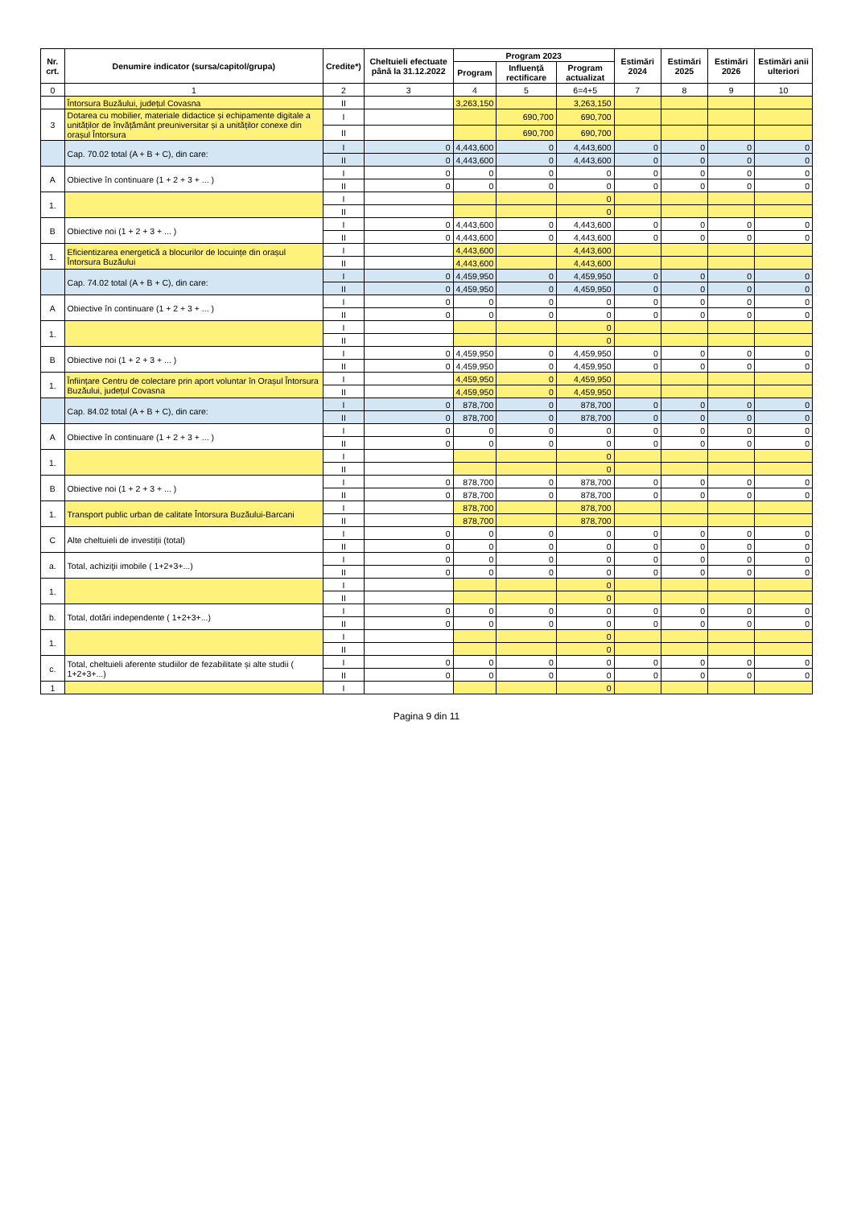| Nr. crt. | Denumire indicator (sursa/capitol/grupa) | Credite*) | Cheltuieli efectuate până la 31.12.2022 | Program 2023 | | | Estimări 2024 | Estimări 2025 | Estimări 2026 | Estimări anii ulteriori |
| --- | --- | --- | --- | --- | --- | --- | --- | --- | --- | --- |
| | | | | Program | Influență rectificare | Program actualizat | | | | |
| 0 | 1 | 2 | 3 | 4 | 5 | 6=4+5 | 7 | 8 | 9 | 10 |
| | Întorsura Buzăului, județul Covasna | II | | 3,263,150 | | 3,263,150 | | | | |
| 3 | Dotarea cu mobilier, materiale didactice și echipamente digitale a unităților de învățământ preuniversitar și a unităților conexe din orașul Întorsura | I | | | 690,700 | 690,700 | | | | |
| | | II | | | 690,700 | 690,700 | | | | |
| | Cap. 70.02 total (A + B + C), din care: | I | 0 | 4,443,600 | 0 | 4,443,600 | 0 | 0 | 0 | 0 |
| | | II | 0 | 4,443,600 | 0 | 4,443,600 | 0 | 0 | 0 | 0 |
| A | Obiective în continuare (1 + 2 + 3 + ... ) | I | 0 | 0 | 0 | 0 | 0 | 0 | 0 | 0 |
| | | II | 0 | 0 | 0 | 0 | 0 | 0 | 0 | 0 |
| 1. | | I | | | | 0 | | | | |
| | | II | | | | 0 | | | | |
| B | Obiective noi (1 + 2 + 3 + ... ) | I | 0 | 4,443,600 | 0 | 4,443,600 | 0 | 0 | 0 | 0 |
| | | II | 0 | 4,443,600 | 0 | 4,443,600 | 0 | 0 | 0 | 0 |
| 1. | Eficientizarea energetică a blocurilor de locuințe din orașul Întorsura Buzăului | I | | 4,443,600 | | 4,443,600 | | | | |
| | | II | | 4,443,600 | | 4,443,600 | | | | |
| | Cap. 74.02 total (A + B + C), din care: | I | 0 | 4,459,950 | 0 | 4,459,950 | 0 | 0 | 0 | 0 |
| | | II | 0 | 4,459,950 | 0 | 4,459,950 | 0 | 0 | 0 | 0 |
| A | Obiective în continuare (1 + 2 + 3 + ... ) | I | 0 | 0 | 0 | 0 | 0 | 0 | 0 | 0 |
| | | II | 0 | 0 | 0 | 0 | 0 | 0 | 0 | 0 |
| 1. | | I | | | | 0 | | | | |
| | | II | | | | 0 | | | | |
| B | Obiective noi (1 + 2 + 3 + ... ) | I | 0 | 4,459,950 | 0 | 4,459,950 | 0 | 0 | 0 | 0 |
| | | II | 0 | 4,459,950 | 0 | 4,459,950 | 0 | 0 | 0 | 0 |
| 1. | Înființare Centru de colectare prin aport voluntar în Orașul Întorsura Buzăului, județul Covasna | I | | 4,459,950 | 0 | 4,459,950 | | | | |
| | | II | | 4,459,950 | 0 | 4,459,950 | | | | |
| | Cap. 84.02 total (A + B + C), din care: | I | 0 | 878,700 | 0 | 878,700 | 0 | 0 | 0 | 0 |
| | | II | 0 | 878,700 | 0 | 878,700 | 0 | 0 | 0 | 0 |
| A | Obiective în continuare (1 + 2 + 3 + ... ) | I | 0 | 0 | 0 | 0 | 0 | 0 | 0 | 0 |
| | | II | 0 | 0 | 0 | 0 | 0 | 0 | 0 | 0 |
| 1. | | I | | | | 0 | | | | |
| | | II | | | | 0 | | | | |
| B | Obiective noi (1 + 2 + 3 + ... ) | I | 0 | 878,700 | 0 | 878,700 | 0 | 0 | 0 | 0 |
| | | II | 0 | 878,700 | 0 | 878,700 | 0 | 0 | 0 | 0 |
| 1. | Transport public urban de calitate Întorsura Buzăului-Barcani | I | | 878,700 | | 878,700 | | | | |
| | | II | | 878,700 | | 878,700 | | | | |
| C | Alte cheltuieli de investiții (total) | I | 0 | 0 | 0 | 0 | 0 | 0 | 0 | 0 |
| | | II | 0 | 0 | 0 | 0 | 0 | 0 | 0 | 0 |
| a. | Total, achiziţii imobile ( 1+2+3+...) | I | 0 | 0 | 0 | 0 | 0 | 0 | 0 | 0 |
| | | II | 0 | 0 | 0 | 0 | 0 | 0 | 0 | 0 |
| 1. | | I | | | | 0 | | | | |
| | | II | | | | 0 | | | | |
| b. | Total, dotări independente ( 1+2+3+...) | I | 0 | 0 | 0 | 0 | 0 | 0 | 0 | 0 |
| | | II | 0 | 0 | 0 | 0 | 0 | 0 | 0 | 0 |
| 1. | | I | | | | 0 | | | | |
| | | II | | | | 0 | | | | |
| c. | Total, cheltuieli aferente studiilor de fezabilitate și alte studii ( 1+2+3+...) | I | 0 | 0 | 0 | 0 | 0 | 0 | 0 | 0 |
| | | II | 0 | 0 | 0 | 0 | 0 | 0 | 0 | 0 |
| 1 | | I | | | | 0 | | | | |
Pagina 9 din 11